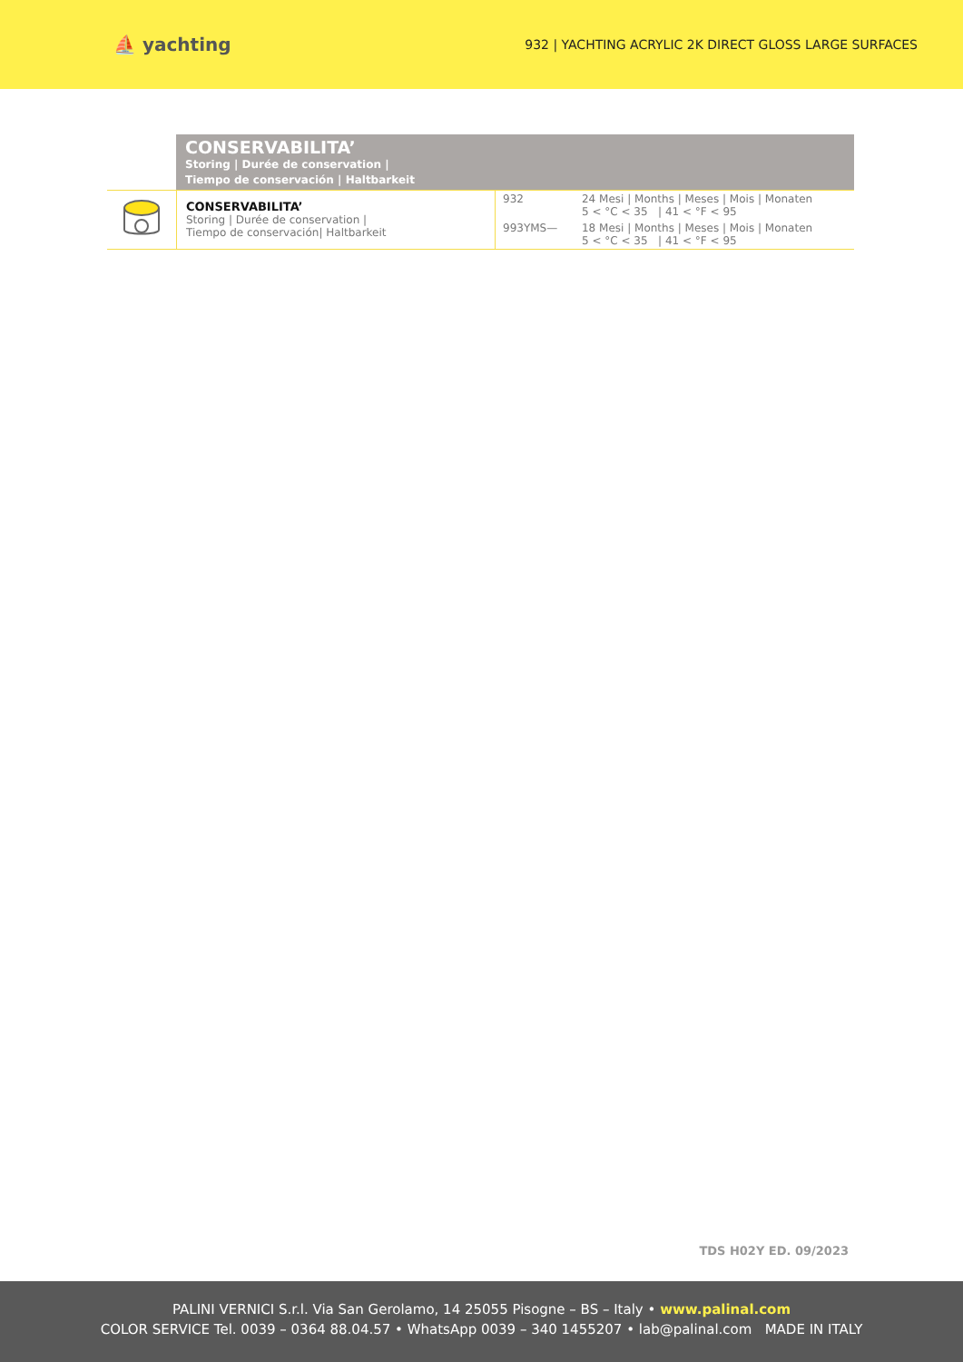⛵ yachting
932 | YACHTING ACRYLIC 2K DIRECT GLOSS LARGE SURFACES
CONSERVABILITA’
Storing | Durée de conservation |
Tiempo de conservación | Haltbarkeit
| | CONSERVABILITA’ Storing / Durée de conservation / Tiempo de conservación/ Haltbarkeit | 932 | 24 Mesi / Months / Meses / Mois / Monaten 5 < °C < 35 / 41 < °F < 95 |
| | | 993YMS— | 18 Mesi / Months / Meses / Mois / Monaten 5 < °C < 35 / 41 < °F < 95 |
TDS H02Y ED. 09/2023
PALINI VERNICI S.r.l. Via San Gerolamo, 14 25055 Pisogne – BS – Italy • www.palinal.com
COLOR SERVICE Tel. 0039 – 0364 88.04.57 • WhatsApp 0039 – 340 1455207 • lab@palinal.com MADE IN ITALY